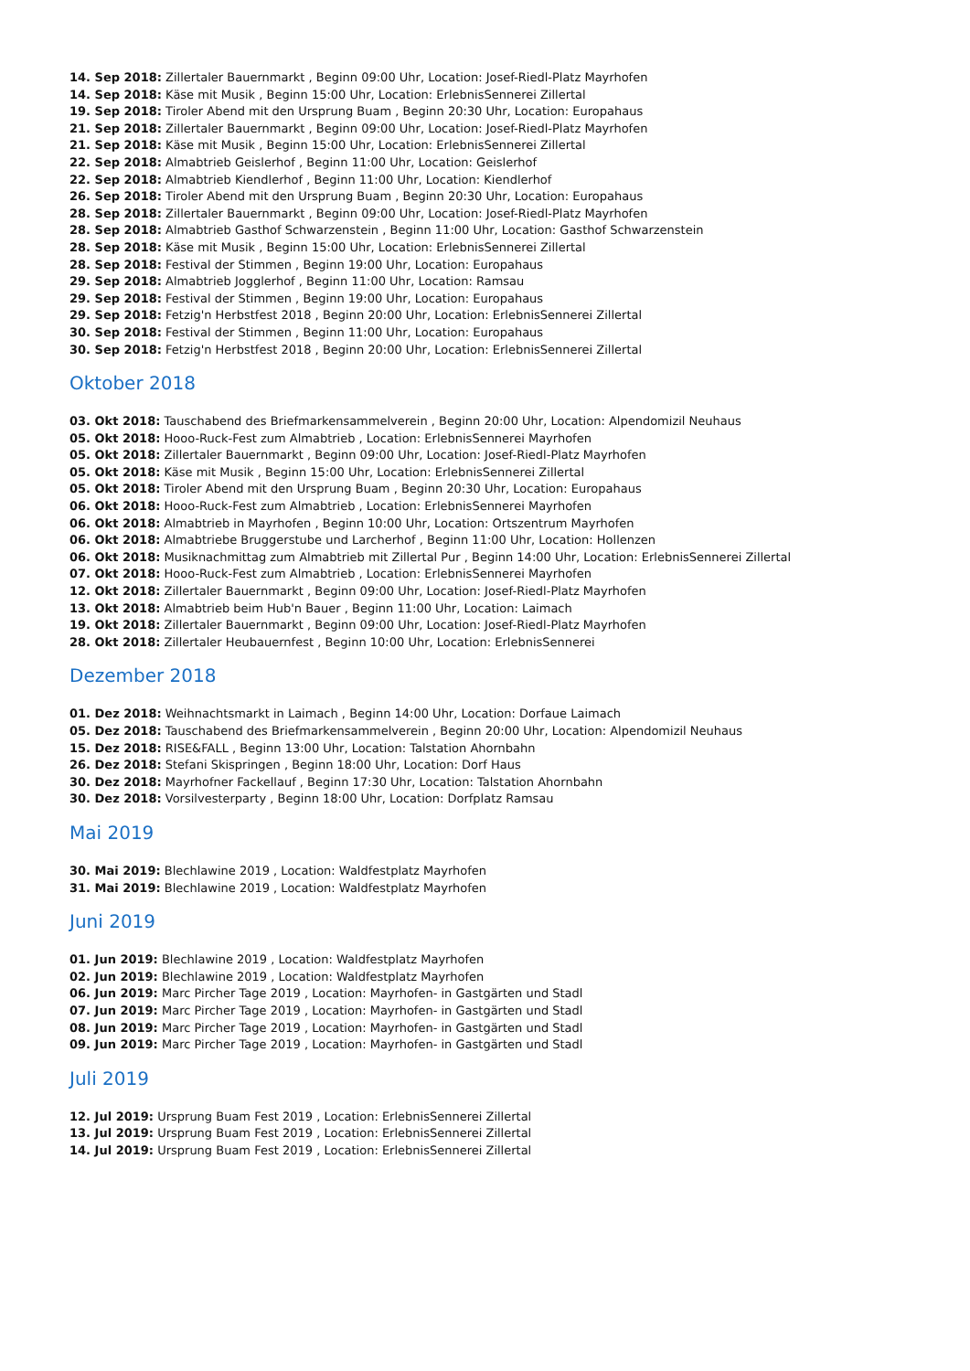14. Sep 2018: Zillertaler Bauernmarkt , Beginn 09:00 Uhr, Location: Josef-Riedl-Platz Mayrhofen
14. Sep 2018: Käse mit Musik , Beginn 15:00 Uhr, Location: ErlebnisSennerei Zillertal
19. Sep 2018: Tiroler Abend mit den Ursprung Buam , Beginn 20:30 Uhr, Location: Europahaus
21. Sep 2018: Zillertaler Bauernmarkt , Beginn 09:00 Uhr, Location: Josef-Riedl-Platz Mayrhofen
21. Sep 2018: Käse mit Musik , Beginn 15:00 Uhr, Location: ErlebnisSennerei Zillertal
22. Sep 2018: Almabtrieb Geislerhof , Beginn 11:00 Uhr, Location: Geislerhof
22. Sep 2018: Almabtrieb Kiendlerhof , Beginn 11:00 Uhr, Location: Kiendlerhof
26. Sep 2018: Tiroler Abend mit den Ursprung Buam , Beginn 20:30 Uhr, Location: Europahaus
28. Sep 2018: Zillertaler Bauernmarkt , Beginn 09:00 Uhr, Location: Josef-Riedl-Platz Mayrhofen
28. Sep 2018: Almabtrieb Gasthof Schwarzenstein , Beginn 11:00 Uhr, Location: Gasthof Schwarzenstein
28. Sep 2018: Käse mit Musik , Beginn 15:00 Uhr, Location: ErlebnisSennerei Zillertal
28. Sep 2018: Festival der Stimmen , Beginn 19:00 Uhr, Location: Europahaus
29. Sep 2018: Almabtrieb Jogglerhof , Beginn 11:00 Uhr, Location: Ramsau
29. Sep 2018: Festival der Stimmen , Beginn 19:00 Uhr, Location: Europahaus
29. Sep 2018: Fetzig'n Herbstfest 2018 , Beginn 20:00 Uhr, Location: ErlebnisSennerei Zillertal
30. Sep 2018: Festival der Stimmen , Beginn 11:00 Uhr, Location: Europahaus
30. Sep 2018: Fetzig'n Herbstfest 2018 , Beginn 20:00 Uhr, Location: ErlebnisSennerei Zillertal
Oktober 2018
03. Okt 2018: Tauschabend des Briefmarkensammelverein , Beginn 20:00 Uhr, Location: Alpendomizil Neuhaus
05. Okt 2018: Hooo-Ruck-Fest zum Almabtrieb , Location: ErlebnisSennerei Mayrhofen
05. Okt 2018: Zillertaler Bauernmarkt , Beginn 09:00 Uhr, Location: Josef-Riedl-Platz Mayrhofen
05. Okt 2018: Käse mit Musik , Beginn 15:00 Uhr, Location: ErlebnisSennerei Zillertal
05. Okt 2018: Tiroler Abend mit den Ursprung Buam , Beginn 20:30 Uhr, Location: Europahaus
06. Okt 2018: Hooo-Ruck-Fest zum Almabtrieb , Location: ErlebnisSennerei Mayrhofen
06. Okt 2018: Almabtrieb in Mayrhofen , Beginn 10:00 Uhr, Location: Ortszentrum Mayrhofen
06. Okt 2018: Almabtriebe Bruggerstube und Larcherhof , Beginn 11:00 Uhr, Location: Hollenzen
06. Okt 2018: Musiknachmittag zum Almabtrieb mit Zillertal Pur , Beginn 14:00 Uhr, Location: ErlebnisSennerei Zillertal
07. Okt 2018: Hooo-Ruck-Fest zum Almabtrieb , Location: ErlebnisSennerei Mayrhofen
12. Okt 2018: Zillertaler Bauernmarkt , Beginn 09:00 Uhr, Location: Josef-Riedl-Platz Mayrhofen
13. Okt 2018: Almabtrieb beim Hub'n Bauer , Beginn 11:00 Uhr, Location: Laimach
19. Okt 2018: Zillertaler Bauernmarkt , Beginn 09:00 Uhr, Location: Josef-Riedl-Platz Mayrhofen
28. Okt 2018: Zillertaler Heubauernfest , Beginn 10:00 Uhr, Location: ErlebnisSennerei
Dezember 2018
01. Dez 2018: Weihnachtsmarkt in Laimach , Beginn 14:00 Uhr, Location: Dorfaue Laimach
05. Dez 2018: Tauschabend des Briefmarkensammelverein , Beginn 20:00 Uhr, Location: Alpendomizil Neuhaus
15. Dez 2018: RISE&FALL , Beginn 13:00 Uhr, Location: Talstation Ahornbahn
26. Dez 2018: Stefani Skispringen , Beginn 18:00 Uhr, Location: Dorf Haus
30. Dez 2018: Mayrhofner Fackellauf , Beginn 17:30 Uhr, Location: Talstation Ahornbahn
30. Dez 2018: Vorsilvesterparty , Beginn 18:00 Uhr, Location: Dorfplatz Ramsau
Mai 2019
30. Mai 2019: Blechlawine 2019 , Location: Waldfestplatz Mayrhofen
31. Mai 2019: Blechlawine 2019 , Location: Waldfestplatz Mayrhofen
Juni 2019
01. Jun 2019: Blechlawine 2019 , Location: Waldfestplatz Mayrhofen
02. Jun 2019: Blechlawine 2019 , Location: Waldfestplatz Mayrhofen
06. Jun 2019: Marc Pircher Tage 2019 , Location: Mayrhofen- in Gastgärten und Stadl
07. Jun 2019: Marc Pircher Tage 2019 , Location: Mayrhofen- in Gastgärten und Stadl
08. Jun 2019: Marc Pircher Tage 2019 , Location: Mayrhofen- in Gastgärten und Stadl
09. Jun 2019: Marc Pircher Tage 2019 , Location: Mayrhofen- in Gastgärten und Stadl
Juli 2019
12. Jul 2019: Ursprung Buam Fest 2019 , Location: ErlebnisSennerei Zillertal
13. Jul 2019: Ursprung Buam Fest 2019 , Location: ErlebnisSennerei Zillertal
14. Jul 2019: Ursprung Buam Fest 2019 , Location: ErlebnisSennerei Zillertal